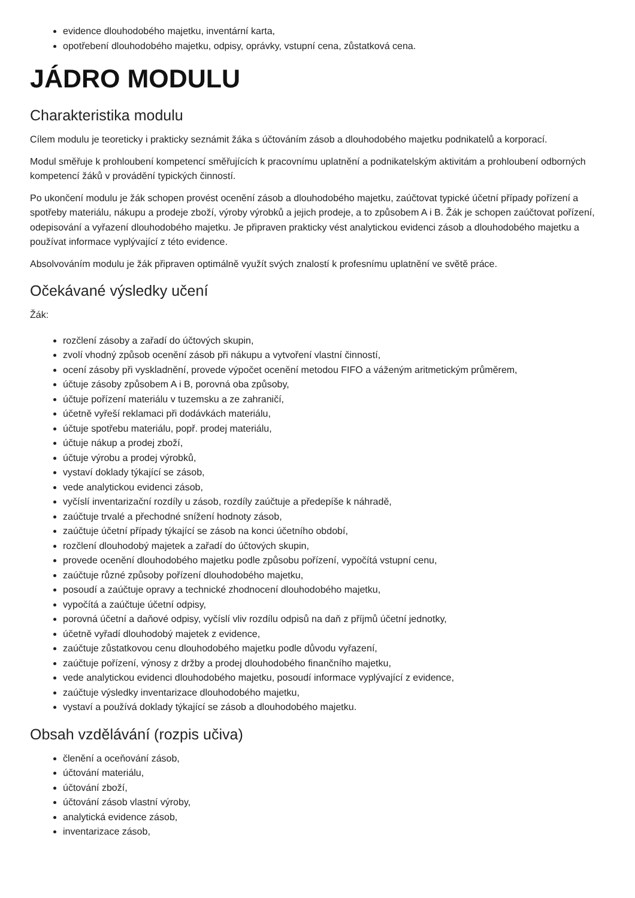evidence dlouhodobého majetku, inventární karta,
opotřebení dlouhodobého majetku, odpisy, oprávky, vstupní cena, zůstatková cena.
JÁDRO MODULU
Charakteristika modulu
Cílem modulu je teoreticky i prakticky seznámit žáka s účtováním zásob a dlouhodobého majetku podnikatelů a korporací.
Modul směřuje k prohloubení kompetencí směřujících k pracovnímu uplatnění a podnikatelským aktivitám a prohloubení odborných kompetencí žáků v provádění typických činností.
Po ukončení modulu je žák schopen provést ocenění zásob a dlouhodobého majetku, zaúčtovat typické účetní případy pořízení a spotřeby materiálu, nákupu a prodeje zboží, výroby výrobků a jejich prodeje, a to způsobem A i B. Žák je schopen zaúčtovat pořízení, odepisování a vyřazení dlouhodobého majetku. Je připraven prakticky vést analytickou evidenci zásob a dlouhodobého majetku a používat informace vyplývající z této evidence.
Absolvováním modulu je žák připraven optimálně využít svých znalostí k profesnímu uplatnění ve světě práce.
Očekávané výsledky učení
Žák:
rozčlení zásoby a zařadí do účtových skupin,
zvolí vhodný způsob ocenění zásob při nákupu a vytvoření vlastní činností,
ocení zásoby při vyskladnění, provede výpočet ocenění metodou FIFO a váženým aritmetickým průměrem,
účtuje zásoby způsobem A i B, porovná oba způsoby,
účtuje pořízení materiálu v tuzemsku a ze zahraničí,
účetně vyřeší reklamaci při dodávkách materiálu,
účtuje spotřebu materiálu, popř. prodej materiálu,
účtuje nákup a prodej zboží,
účtuje výrobu a prodej výrobků,
vystaví doklady týkající se zásob,
vede analytickou evidenci zásob,
vyčíslí inventarizační rozdíly u zásob, rozdíly zaúčtuje a předepíše k náhradě,
zaúčtuje trvalé a přechodné snížení hodnoty zásob,
zaúčtuje účetní případy týkající se zásob na konci účetního období,
rozčlení dlouhodobý majetek a zařadí do účtových skupin,
provede ocenění dlouhodobého majetku podle způsobu pořízení, vypočítá vstupní cenu,
zaúčtuje různé způsoby pořízení dlouhodobého majetku,
posoudí a zaúčtuje opravy a technické zhodnocení dlouhodobého majetku,
vypočítá a zaúčtuje účetní odpisy,
porovná účetní a daňové odpisy, vyčíslí vliv rozdílu odpisů na daň z příjmů účetní jednotky,
účetně vyřadí dlouhodobý majetek z evidence,
zaúčtuje zůstatkovou cenu dlouhodobého majetku podle důvodu vyřazení,
zaúčtuje pořízení, výnosy z držby a prodej dlouhodobého finančního majetku,
vede analytickou evidenci dlouhodobého majetku, posoudí informace vyplývající z evidence,
zaúčtuje výsledky inventarizace dlouhodobého majetku,
vystaví a používá doklady týkající se zásob a dlouhodobého majetku.
Obsah vzdělávání (rozpis učiva)
členění a oceňování zásob,
účtování materiálu,
účtování zboží,
účtování zásob vlastní výroby,
analytická evidence zásob,
inventarizace zásob,